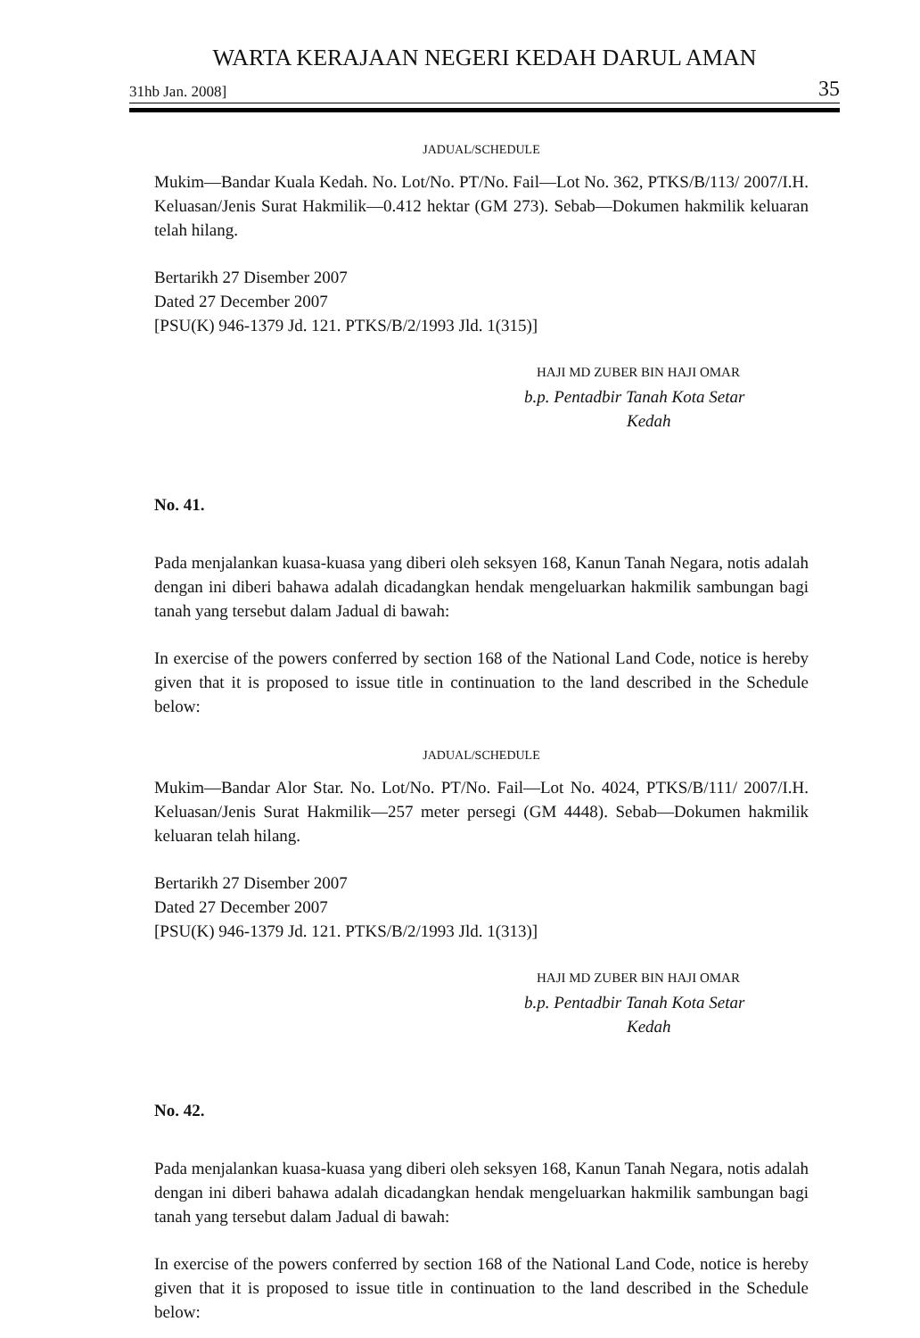WARTA KERAJAAN NEGERI KEDAH DARUL AMAN
31hb Jan. 2008] 35
JADUAL/SCHEDULE
Mukim—Bandar Kuala Kedah. No. Lot/No. PT/No. Fail—Lot No. 362, PTKS/B/113/ 2007/I.H. Keluasan/Jenis Surat Hakmilik—0.412 hektar (GM 273). Sebab—Dokumen hakmilik keluaran telah hilang.
Bertarikh 27 Disember 2007
Dated 27 December 2007
[PSU(K) 946-1379 Jd. 121. PTKS/B/2/1993 Jld. 1(315)]
HAJI MD ZUBER BIN HAJI OMAR
b.p. Pentadbir Tanah Kota Setar
Kedah
No. 41.
Pada menjalankan kuasa-kuasa yang diberi oleh seksyen 168, Kanun Tanah Negara, notis adalah dengan ini diberi bahawa adalah dicadangkan hendak mengeluarkan hakmilik sambungan bagi tanah yang tersebut dalam Jadual di bawah:
In exercise of the powers conferred by section 168 of the National Land Code, notice is hereby given that it is proposed to issue title in continuation to the land described in the Schedule below:
JADUAL/SCHEDULE
Mukim—Bandar Alor Star. No. Lot/No. PT/No. Fail—Lot No. 4024, PTKS/B/111/ 2007/I.H. Keluasan/Jenis Surat Hakmilik—257 meter persegi (GM 4448). Sebab—Dokumen hakmilik keluaran telah hilang.
Bertarikh 27 Disember 2007
Dated 27 December 2007
[PSU(K) 946-1379 Jd. 121. PTKS/B/2/1993 Jld. 1(313)]
HAJI MD ZUBER BIN HAJI OMAR
b.p. Pentadbir Tanah Kota Setar
Kedah
No. 42.
Pada menjalankan kuasa-kuasa yang diberi oleh seksyen 168, Kanun Tanah Negara, notis adalah dengan ini diberi bahawa adalah dicadangkan hendak mengeluarkan hakmilik sambungan bagi tanah yang tersebut dalam Jadual di bawah:
In exercise of the powers conferred by section 168 of the National Land Code, notice is hereby given that it is proposed to issue title in continuation to the land described in the Schedule below: